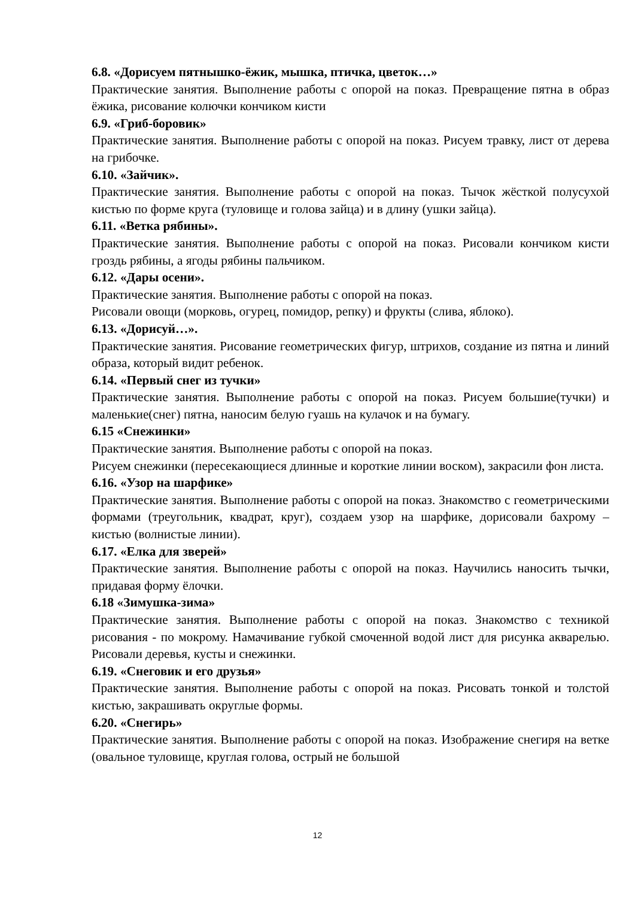6.8. «Дорисуем пятнышко-ёжик, мышка, птичка, цветок…»
Практические занятия. Выполнение работы с опорой на показ. Превращение пятна в образ ёжика, рисование колючки кончиком кисти
6.9. «Гриб-боровик»
Практические занятия. Выполнение работы с опорой на показ. Рисуем травку, лист от дерева на грибочке.
6.10. «Зайчик».
Практические занятия. Выполнение работы с опорой на показ. Тычок жёсткой полусухой кистью по форме круга (туловище и голова зайца) и в длину (ушки зайца).
6.11. «Ветка рябины».
Практические занятия. Выполнение работы с опорой на показ. Рисовали кончиком кисти гроздь рябины, а ягоды рябины пальчиком.
6.12. «Дары осени».
Практические занятия. Выполнение работы с опорой на показ.
Рисовали овощи (морковь, огурец, помидор, репку) и фрукты (слива, яблоко).
6.13. «Дорисуй…».
Практические занятия. Рисование геометрических фигур, штрихов, создание из пятна и линий образа, который видит ребенок.
6.14. «Первый снег из тучки»
Практические занятия. Выполнение работы с опорой на показ. Рисуем большие(тучки) и маленькие(снег) пятна, наносим белую гуашь на кулачок и на бумагу.
6.15 «Снежинки»
Практические занятия. Выполнение работы с опорой на показ.
Рисуем снежинки (пересекающиеся длинные и короткие линии воском), закрасили фон листа.
6.16. «Узор на шарфике»
Практические занятия. Выполнение работы с опорой на показ. Знакомство с геометрическими формами (треугольник, квадрат, круг), создаем узор на шарфике, дорисовали бахрому – кистью (волнистые линии).
6.17. «Елка для зверей»
Практические занятия. Выполнение работы с опорой на показ. Научились наносить тычки, придавая форму ёлочки.
6.18 «Зимушка-зима»
Практические занятия. Выполнение работы с опорой на показ. Знакомство с техникой рисования - по мокрому. Намачивание губкой смоченной водой лист для рисунка акварелью. Рисовали деревья, кусты и снежинки.
6.19. «Снеговик и его друзья»
Практические занятия. Выполнение работы с опорой на показ. Рисовать тонкой и толстой кистью, закрашивать округлые формы.
6.20. «Снегирь»
Практические занятия. Выполнение работы с опорой на показ. Изображение снегиря на ветке (овальное туловище, круглая голова, острый не большой
12